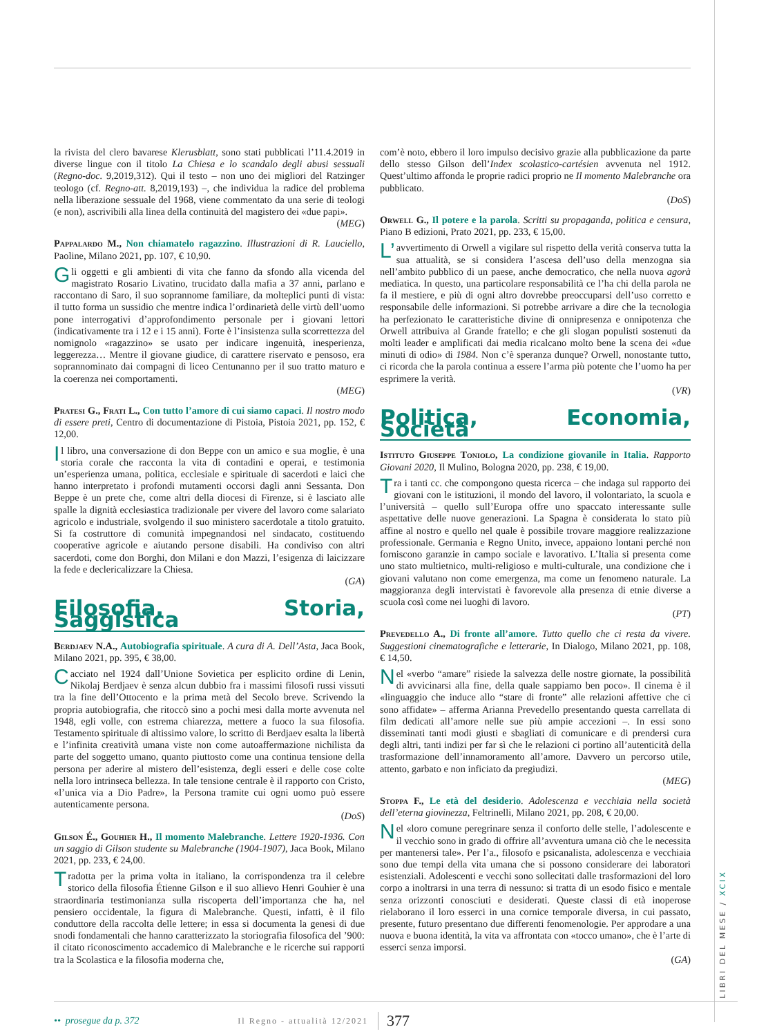la rivista del clero bavarese Klerusblatt, sono stati pubblicati l’11.4.2019 in diverse lingue con il titolo La Chiesa e lo scandalo degli abusi sessuali (Regno-doc. 9,2019,312). Qui il testo – non uno dei migliori del Ratzinger teologo (cf. Regno-att. 8,2019,193) –, che individua la radice del problema nella liberazione sessuale del 1968, viene commentato da una serie di teologi (e non), ascrivibili alla linea della continuità del magistero dei «due papi».
(MEG)
Pappalardo M., Non chiamatelo ragazzino. Illustrazioni di R. Lauciello, Paoline, Milano 2021, pp. 107, € 10,90.
Gli oggetti e gli ambienti di vita che fanno da sfondo alla vicenda del magistrato Rosario Livatino, trucidato dalla mafia a 37 anni, parlano e raccontano di Saro, il suo soprannome familiare, da molteplici punti di vista: il tutto forma un sussidio che mentre indica l’ordinarietà delle virtù dell’uomo pone interrogativi d’approfondimento personale per i giovani lettori (indicativamente tra i 12 e i 15 anni). Forte è l’insistenza sulla scorrettezza del nomignolo «ragazzino» se usato per indicare ingenuità, inesperienza, leggerezza… Mentre il giovane giudice, di carattere riservato e pensoso, era soprannominato dai compagni di liceo Centunanno per il suo tratto maturo e la coerenza nei comportamenti.
(MEG)
Pratesi G., Frati L., Con tutto l’amore di cui siamo capaci. Il nostro modo di essere preti, Centro di documentazione di Pistoia, Pistoia 2021, pp. 152, € 12,00.
Il libro, una conversazione di don Beppe con un amico e sua moglie, è una storia corale che racconta la vita di contadini e operai, e testimonia un’esperienza umana, politica, ecclesiale e spirituale di sacerdoti e laici che hanno interpretato i profondi mutamenti occorsi dagli anni Sessanta. Don Beppe è un prete che, come altri della diocesi di Firenze, si è lasciato alle spalle la dignità ecclesiastica tradizionale per vivere del lavoro come salariato agricolo e industriale, svolgendo il suo ministero sacerdotale a titolo gratuito. Si fa costruttore di comunità impegnandosi nel sindacato, costituendo cooperative agricole e aiutando persone disabili. Ha condiviso con altri sacerdoti, come don Borghi, don Milani e don Mazzi, l’esigenza di laicizzare la fede e declericalizzare la Chiesa.
(GA)
Filosofia, Storia, Saggistica
Berdjaev N.A., Autobiografia spirituale. A cura di A. Dell’Asta, Jaca Book, Milano 2021, pp. 395, € 38,00.
Cacciato nel 1924 dall’Unione Sovietica per esplicito ordine di Lenin, Nikolaj Berdjaev è senza alcun dubbio fra i massimi filosofi russi vissuti tra la fine dell’Ottocento e la prima metà del Secolo breve. Scrivendo la propria autobiografia, che ritoccò sino a pochi mesi dalla morte avvenuta nel 1948, egli volle, con estrema chiarezza, mettere a fuoco la sua filosofia. Testamento spirituale di altissimo valore, lo scritto di Berdjaev esalta la libertà e l’infinita creatività umana viste non come autoaffermazione nichilista da parte del soggetto umano, quanto piuttosto come una continua tensione della persona per aderire al mistero dell’esistenza, degli esseri e delle cose colte nella loro intrinseca bellezza. In tale tensione centrale è il rapporto con Cristo, «l’unica via a Dio Padre», la Persona tramite cui ogni uomo può essere autenticamente persona.
(DoS)
Gilson É., Gouhier H., Il momento Malebranche. Lettere 1920-1936. Con un saggio di Gilson studente su Malebranche (1904-1907), Jaca Book, Milano 2021, pp. 233, € 24,00.
Tradotta per la prima volta in italiano, la corrispondenza tra il celebre storico della filosofia Étienne Gilson e il suo allievo Henri Gouhier è una straordinaria testimonianza sulla riscoperta dell’importanza che ha, nel pensiero occidentale, la figura di Malebranche. Questi, infatti, è il filo conduttore della raccolta delle lettere; in essa si documenta la genesi di due snodi fondamentali che hanno caratterizzato la storiografia filosofica del ’900: il citato riconoscimento accademico di Malebranche e le ricerche sui rapporti tra la Scolastica e la filosofia moderna che,
com’è noto, ebbero il loro impulso decisivo grazie alla pubblicazione da parte dello stesso Gilson dell’Index scolastico-cartésien avvenuta nel 1912. Quest’ultimo affonda le proprie radici proprio ne Il momento Malebranche ora pubblicato.
(DoS)
Orwell G., Il potere e la parola. Scritti su propaganda, politica e censura, Piano B edizioni, Prato 2021, pp. 233, € 15,00.
L’ avvertimento di Orwell a vigilare sul rispetto della verità conserva tutta la sua attualità, se si considera l’ascesa dell’uso della menzogna sia nell’ambito pubblico di un paese, anche democratico, che nella nuova agorà mediatica. In questo, una particolare responsabilità ce l’ha chi della parola ne fa il mestiere, e più di ogni altro dovrebbe preoccuparsi dell’uso corretto e responsabile delle informazioni. Si potrebbe arrivare a dire che la tecnologia ha perfezionato le caratteristiche divine di onnipresenza e onnipotenza che Orwell attribuiva al Grande fratello; e che gli slogan populisti sostenuti da molti leader e amplificati dai media ricalcano molto bene la scena dei «due minuti di odio» di 1984. Non c’è speranza dunque? Orwell, nonostante tutto, ci ricorda che la parola continua a essere l’arma più potente che l’uomo ha per esprimere la verità.
(VR)
Politica, Economia, Società
Istituto Giuseppe Toniolo, La condizione giovanile in Italia. Rapporto Giovani 2020, Il Mulino, Bologna 2020, pp. 238, € 19,00.
Tra i tanti cc. che compongono questa ricerca – che indaga sul rapporto dei giovani con le istituzioni, il mondo del lavoro, il volontariato, la scuola e l’università – quello sull’Europa offre uno spaccato interessante sulle aspettative delle nuove generazioni. La Spagna è considerata lo stato più affine al nostro e quello nel quale è possibile trovare maggiore realizzazione professionale. Germania e Regno Unito, invece, appaiono lontani perché non forniscono garanzie in campo sociale e lavorativo. L’Italia si presenta come uno stato multietnico, multi-religioso e multi-culturale, una condizione che i giovani valutano non come emergenza, ma come un fenomeno naturale. La maggioranza degli intervistati è favorevole alla presenza di etnie diverse a scuola così come nei luoghi di lavoro.
(PT)
Prevedello A., Di fronte all’amore. Tutto quello che ci resta da vivere. Suggestioni cinematografiche e letterarie, In Dialogo, Milano 2021, pp. 108, € 14,50.
Nel «verbo “amare” risiede la salvezza delle nostre giornate, la possibilità di avvicinarsi alla fine, della quale sappiamo ben poco». Il cinema è il «linguaggio che induce allo “stare di fronte” alle relazioni affettive che ci sono affidate» – afferma Arianna Prevedello presentando questa carrellata di film dedicati all’amore nelle sue più ampie accezioni –. In essi sono disseminati tanti modi giusti e sbagliati di comunicare e di prendersi cura degli altri, tanti indizi per far sì che le relazioni ci portino all’autenticità della trasformazione dell’innamoramento all’amore. Davvero un percorso utile, attento, garbato e non inficiato da pregiudizi.
(MEG)
Stoppa F., Le età del desiderio. Adolescenza e vecchiaia nella società dell’eterna giovinezza, Feltrinelli, Milano 2021, pp. 208, € 20,00.
Nel «loro comune peregrinare senza il conforto delle stelle, l’adolescente e il vecchio sono in grado di offrire all’avventura umana ciò che le necessita per mantenersi tale». Per l’a., filosofo e psicanalista, adolescenza e vecchiaia sono due tempi della vita umana che si possono considerare dei laboratori esistenziali. Adolescenti e vecchi sono sollecitati dalle trasformazioni del loro corpo a inoltrarsi in una terra di nessuno: si tratta di un esodo fisico e mentale senza orizzonti conosciuti e desiderati. Queste classi di età inoperose rielaborano il loro esserci in una cornice temporale diversa, in cui passato, presente, futuro presentano due differenti fenomenologie. Per approdare a una nuova e buona identità, la vita va affrontata con «tocco umano», che è l’arte di esserci senza imporsi.
(GA)
LIBRI DEL MESE / XCIX
•• prosegue da p. 372 Il Regno - attualità 12/2021 377